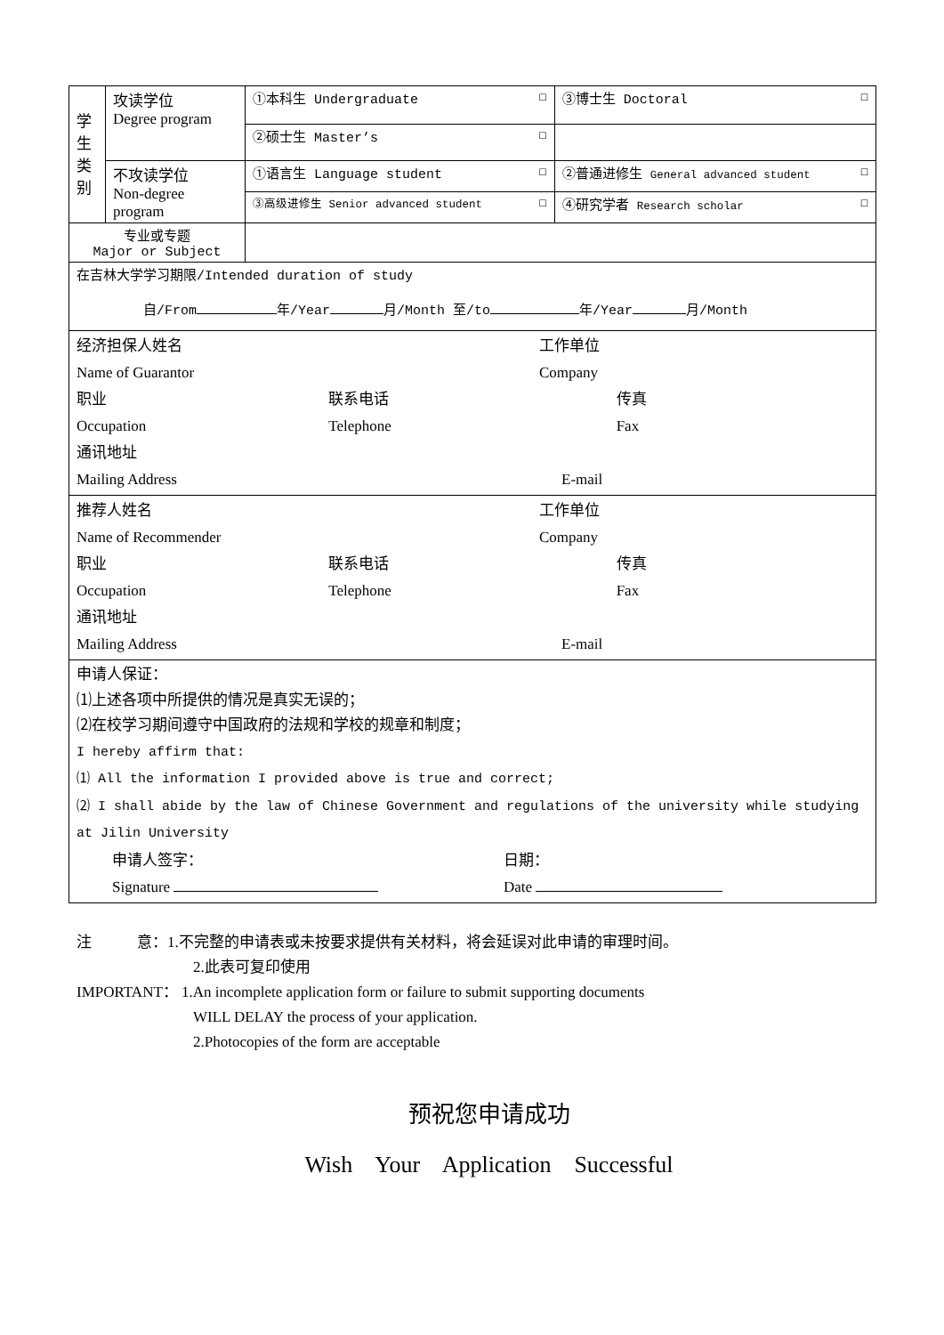| 学 生 类 别 | 攻读学位 Degree program | ①本科生 Undergraduate ☐ | ③博士生 Doctoral ☐ |
| | | ②硕士生 Master’s ☐ | |
| | 不攻读学位 Non-degree program | ①语言生 Language student ☐ | ②普通进修生 General advanced student ☐ |
| | | ③高级进修生 Senior advanced student ☐ | ④研究学者 Research scholar ☐ |
| 专业或专题 Major or Subject | | | |
| 在吉林大学学习期限/Intended duration of study 自/From 年/Year 月/Month 至/to 年/Year 月/Month | | | |
| 经济担保人姓名 Name of Guarantor 工作单位 Company 职业 Occupation 联系电话 Telephone 传真 Fax 通讯地址 Mailing Address E-mail | | | |
| 推荐人姓名 Name of Recommender 工作单位 Company 职业 Occupation 联系电话 Telephone 传真 Fax 通讯地址 Mailing Address E-mail | | | |
| 申请人保证： ⑴上述各项中所提供的情况是真实无误的； ⑵在校学习期间遵守中国政府的法规和学校的规章和制度； I hereby affirm that: ⑴ All the information I provided above is true and correct; ⑵ I shall abide by the law of Chinese Government and regulations of the university while studying at Jilin University 申请人签字： Signature 日期： Date | | | |
注 意：1.不完整的申请表或未按要求提供有关材料，将会延误对此申请的审理时间。
2.此表可复印使用
IMPORTANT： 1.An incomplete application form or failure to submit supporting documents
WILL DELAY the process of your application.
2.Photocopies of the form are acceptable
预祝您申请成功
Wish Your Application Successful